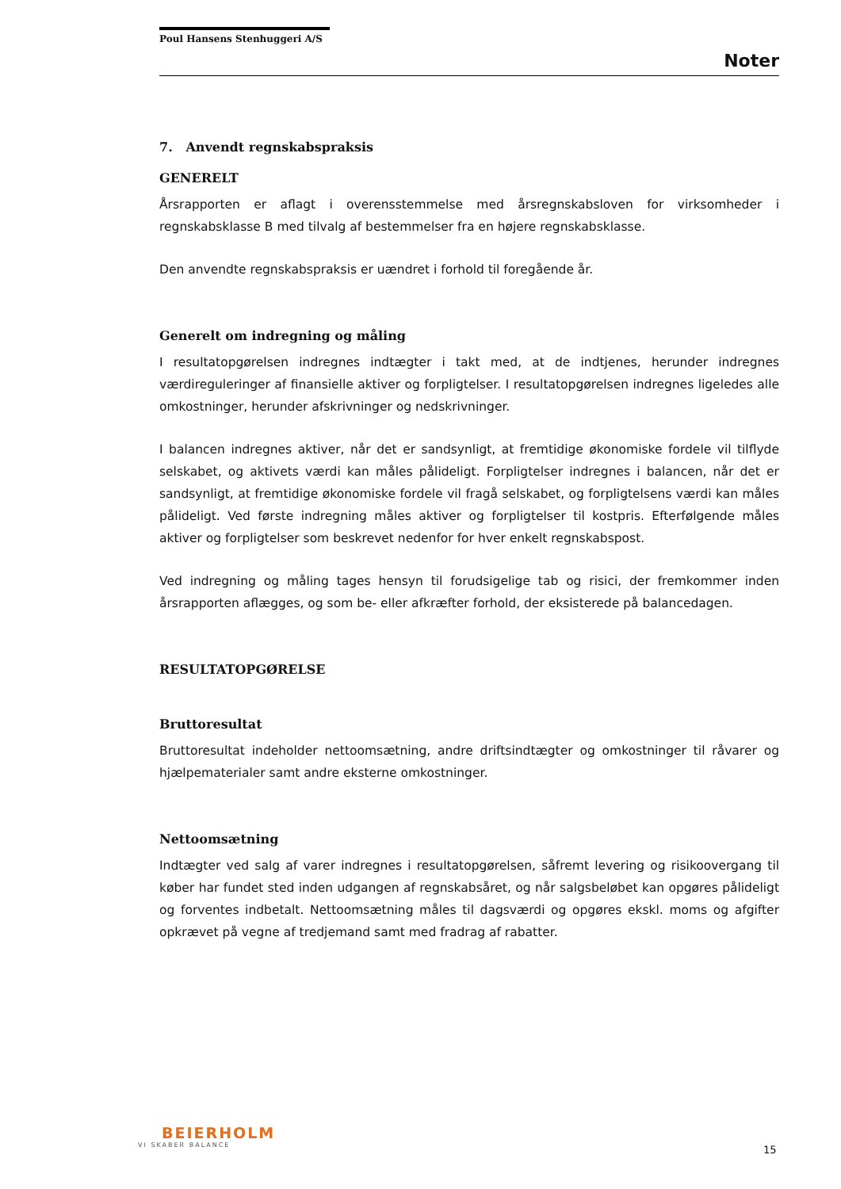Poul Hansens Stenhuggeri A/S
Noter
7. Anvendt regnskabspraksis
GENERELT
Årsrapporten er aflagt i overensstemmelse med årsregnskabsloven for virksomheder i regnskabsklasse B med tilvalg af bestemmelser fra en højere regnskabsklasse.
Den anvendte regnskabspraksis er uændret i forhold til foregående år.
Generelt om indregning og måling
I resultatopgørelsen indregnes indtægter i takt med, at de indtjenes, herunder indregnes værdireguleringer af finansielle aktiver og forpligtelser. I resultatopgørelsen indregnes ligeledes alle omkostninger, herunder afskrivninger og nedskrivninger.
I balancen indregnes aktiver, når det er sandsynligt, at fremtidige økonomiske fordele vil tilflyde selskabet, og aktivets værdi kan måles pålideligt. Forpligtelser indregnes i balancen, når det er sandsynligt, at fremtidige økonomiske fordele vil fragå selskabet, og forpligtelsens værdi kan måles pålideligt. Ved første indregning måles aktiver og forpligtelser til kostpris. Efterfølgende måles aktiver og forpligtelser som beskrevet nedenfor for hver enkelt regnskabspost.
Ved indregning og måling tages hensyn til forudsigelige tab og risici, der fremkommer inden årsrapporten aflægges, og som be- eller afkræfter forhold, der eksisterede på balancedagen.
RESULTATOPGØRELSE
Bruttoresultat
Bruttoresultat indeholder nettoomsætning, andre driftsindtægter og omkostninger til råvarer og hjælpematerialer samt andre eksterne omkostninger.
Nettoomsætning
Indtægter ved salg af varer indregnes i resultatopgørelsen, såfremt levering og risikoovergang til køber har fundet sted inden udgangen af regnskabsåret, og når salgsbeløbet kan opgøres pålideligt og forventes indbetalt. Nettoomsætning måles til dagsværdi og opgøres ekskl. moms og afgifter opkrævet på vegne af tredjemand samt med fradrag af rabatter.
BEIERHOLM
VI SKABER BALANCE
15